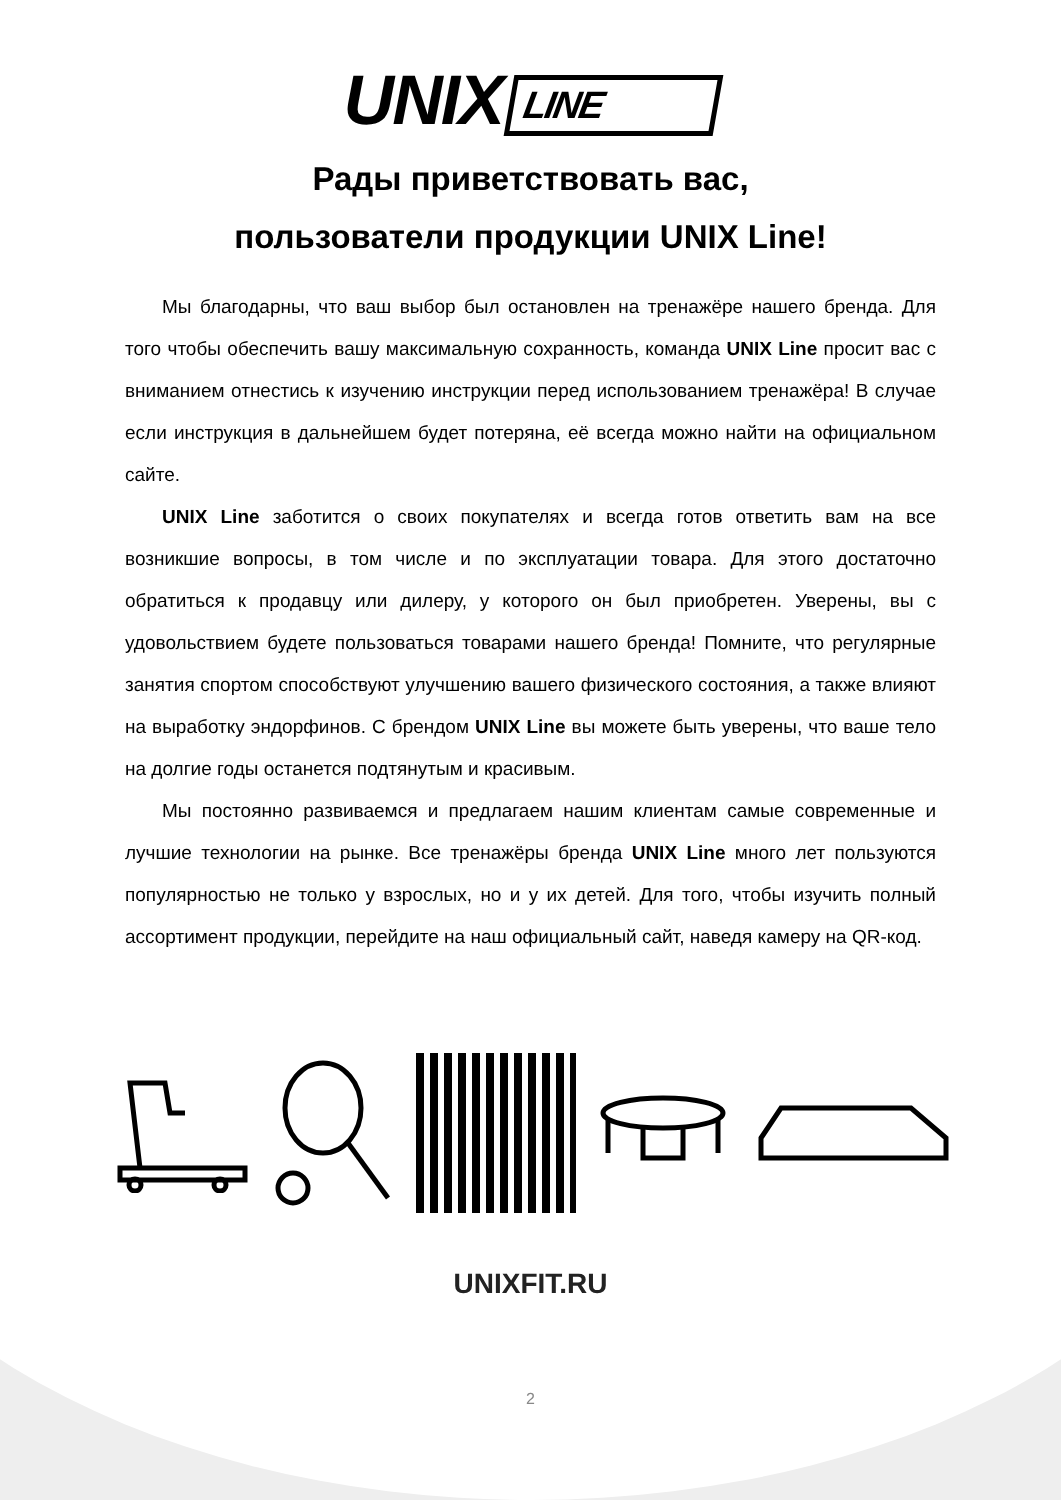UNIX LINE
Рады приветствовать вас,
пользователи продукции UNIX Line!
Мы благодарны, что ваш выбор был остановлен на тренажёре нашего бренда. Для того чтобы обеспечить вашу максимальную сохранность, команда UNIX Line просит вас с вниманием отнестись к изучению инструкции перед использованием тренажёра! В случае если инструкция в дальнейшем будет потеряна, её всегда можно найти на официальном сайте.
UNIX Line заботится о своих покупателях и всегда готов ответить вам на все возникшие вопросы, в том числе и по эксплуатации товара. Для этого достаточно обратиться к продавцу или дилеру, у которого он был приобретен. Уверены, вы с удовольствием будете пользоваться товарами нашего бренда! Помните, что регулярные занятия спортом способствуют улучшению вашего физического состояния, а также влияют на выработку эндорфинов. С брендом UNIX Line вы можете быть уверены, что ваше тело на долгие годы останется подтянутым и красивым.
Мы постоянно развиваемся и предлагаем нашим клиентам самые современные и лучшие технологии на рынке. Все тренажёры бренда UNIX Line много лет пользуются популярностью не только у взрослых, но и у их детей. Для того, чтобы изучить полный ассортимент продукции, перейдите на наш официальный сайт, наведя камеру на QR-код.
UNIXFIT.RU
2